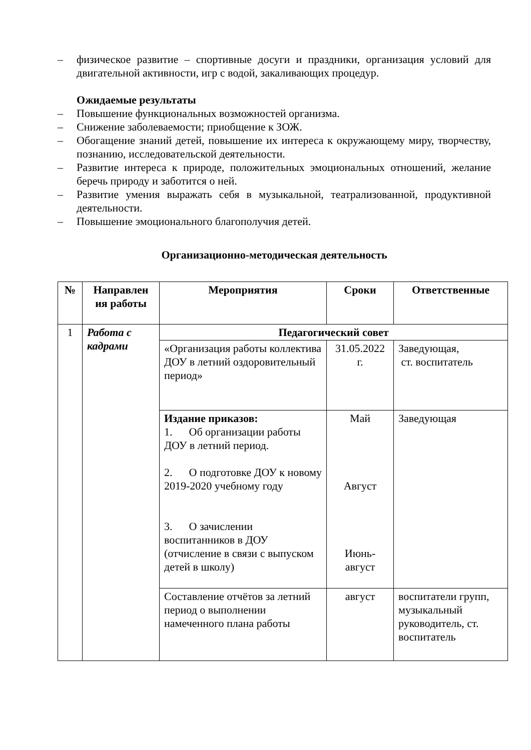– физическое развитие – спортивные досуги и праздники, организация условий для двигательной активности, игр с водой, закаливающих процедур.
Ожидаемые результаты
– Повышение функциональных возможностей организма.
– Снижение заболеваемости; приобщение к ЗОЖ.
– Обогащение знаний детей, повышение их интереса к окружающему миру, творчеству, познанию, исследовательской деятельности.
– Развитие интереса к природе, положительных эмоциональных отношений, желание беречь природу и заботится о ней.
– Развитие умения выражать себя в музыкальной, театрализованной, продуктивной деятельности.
– Повышение эмоционального благополучия детей.
Организационно-методическая деятельность
| № | Направлен ия работы | Мероприятия | Сроки | Ответственные |
| --- | --- | --- | --- | --- |
| 1 | Работа с кадрами | Педагогический совет | | |
| | | «Организация работы коллектива ДОУ в летний оздоровительный период» | 31.05.2022 г. | Заведующая, ст. воспитатель |
| | | Издание приказов: 1. Об организации работы ДОУ в летний период. 2. О подготовке ДОУ к новому 2019-2020 учебному году 3. О зачислении воспитанников в ДОУ (отчисление в связи с выпуском детей в школу) | Май Август Июнь- август | Заведующая |
| | | Составление отчётов за летний период о выполнении намеченного плана работы | август | воспитатели групп, музыкальный руководитель, ст. воспитатель |